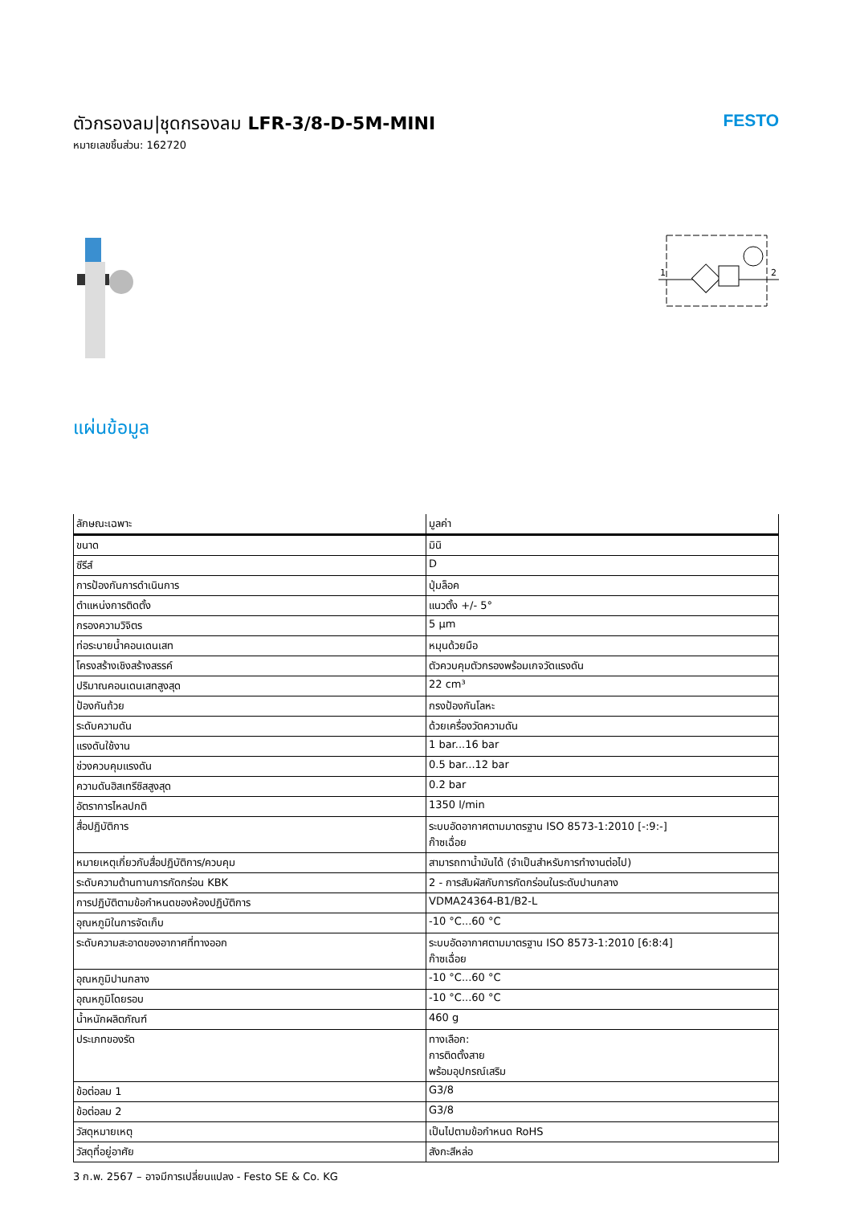ตัวกรองลม|ชุดกรองลม LFR-3/8-D-5M-MINI
หมายเลขชิ้นส่วน: 162720
FESTO
1
2
แผ่นข้อมูล
| ลักษณะเฉพาะ | มูลค่า |
| --- | --- |
| ขนาด | มินิ |
| ซีรีส์ | D |
| การป้องกันการดำเนินการ | ปุ่มล็อค |
| ตำแหน่งการติดตั้ง | แนวตั้ง +/- 5° |
| กรองความวิจิตร | 5 µm |
| ท่อระบายน้ำคอนเดนเสท | หมุนด้วยมือ |
| โครงสร้างเชิงสร้างสรรค์ | ตัวควบคุมตัวกรองพร้อมเกจวัดแรงดัน |
| ปริมาณคอนเดนเสทสูงสุด | 22 cm³ |
| ป้องกันถ้วย | กรงป้องกันโลหะ |
| ระดับความดัน | ด้วยเครื่องวัดความดัน |
| แรงดันใช้งาน | 1 bar...16 bar |
| ช่วงควบคุมแรงดัน | 0.5 bar...12 bar |
| ความดันฮิสเทรีซิสสูงสุด | 0.2 bar |
| อัตราการไหลปกติ | 1350 l/min |
| สื่อปฏิบัติการ | ระบบอัดอากาศตามมาตรฐาน ISO 8573-1:2010 [-:9:-] ก๊าซเฉื่อย |
| หมายเหตุเกี่ยวกับสื่อปฏิบัติการ/ควบคุม | สามารถทาน้ำมันได้ (จำเป็นสำหรับการทำงานต่อไป) |
| ระดับความต้านทานการกัดกร่อน KBK | 2 - การสัมผัสกับการกัดกร่อนในระดับปานกลาง |
| การปฏิบัติตามข้อกำหนดของห้องปฏิบัติการ | VDMA24364-B1/B2-L |
| อุณหภูมิในการจัดเก็บ | -10 °C...60 °C |
| ระดับความสะอาดของอากาศที่ทางออก | ระบบอัดอากาศตามมาตรฐาน ISO 8573-1:2010 [6:8:4] ก๊าซเฉื่อย |
| อุณหภูมิปานกลาง | -10 °C...60 °C |
| อุณหภูมิโดยรอบ | -10 °C...60 °C |
| น้ำหนักผลิตภัณฑ์ | 460 g |
| ประเภทของรัด | ทางเลือก: การติดตั้งสาย พร้อมอุปกรณ์เสริม |
| ข้อต่อลม 1 | G3/8 |
| ข้อต่อลม 2 | G3/8 |
| วัสดุหมายเหตุ | เป็นไปตามข้อกำหนด RoHS |
| วัสดุที่อยู่อาศัย | สังกะสีหล่อ |
3 ก.พ. 2567 – อาจมีการเปลี่ยนแปลง - Festo SE & Co. KG